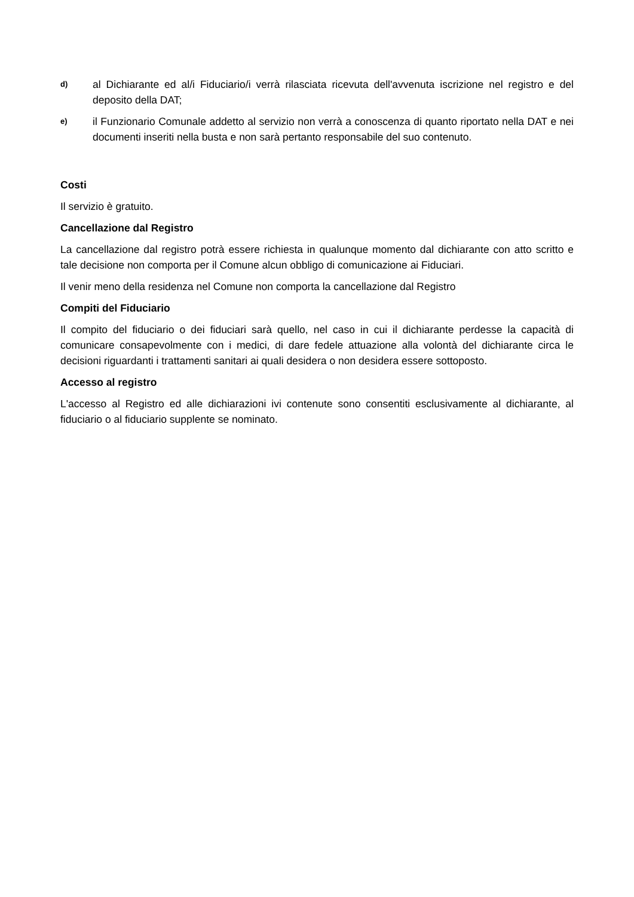d) al Dichiarante ed al/i Fiduciario/i verrà rilasciata ricevuta dell'avvenuta iscrizione nel registro e del deposito della DAT;
e) il Funzionario Comunale addetto al servizio non verrà a conoscenza di quanto riportato nella DAT e nei documenti inseriti nella busta e non sarà pertanto responsabile del suo contenuto.
Costi
Il servizio è gratuito.
Cancellazione dal Registro
La cancellazione dal registro potrà essere richiesta in qualunque momento dal dichiarante con atto scritto e tale decisione non comporta per il Comune alcun obbligo di comunicazione ai Fiduciari.
Il venir meno della residenza nel Comune non comporta la cancellazione dal Registro
Compiti del Fiduciario
Il compito del fiduciario o dei fiduciari sarà quello, nel caso in cui il dichiarante perdesse la capacità di comunicare consapevolmente con i medici, di dare fedele attuazione alla volontà del dichiarante circa le decisioni riguardanti i trattamenti sanitari ai quali desidera o non desidera essere sottoposto.
Accesso al registro
L'accesso al Registro ed alle dichiarazioni ivi contenute sono consentiti esclusivamente al dichiarante, al fiduciario o al fiduciario supplente se nominato.